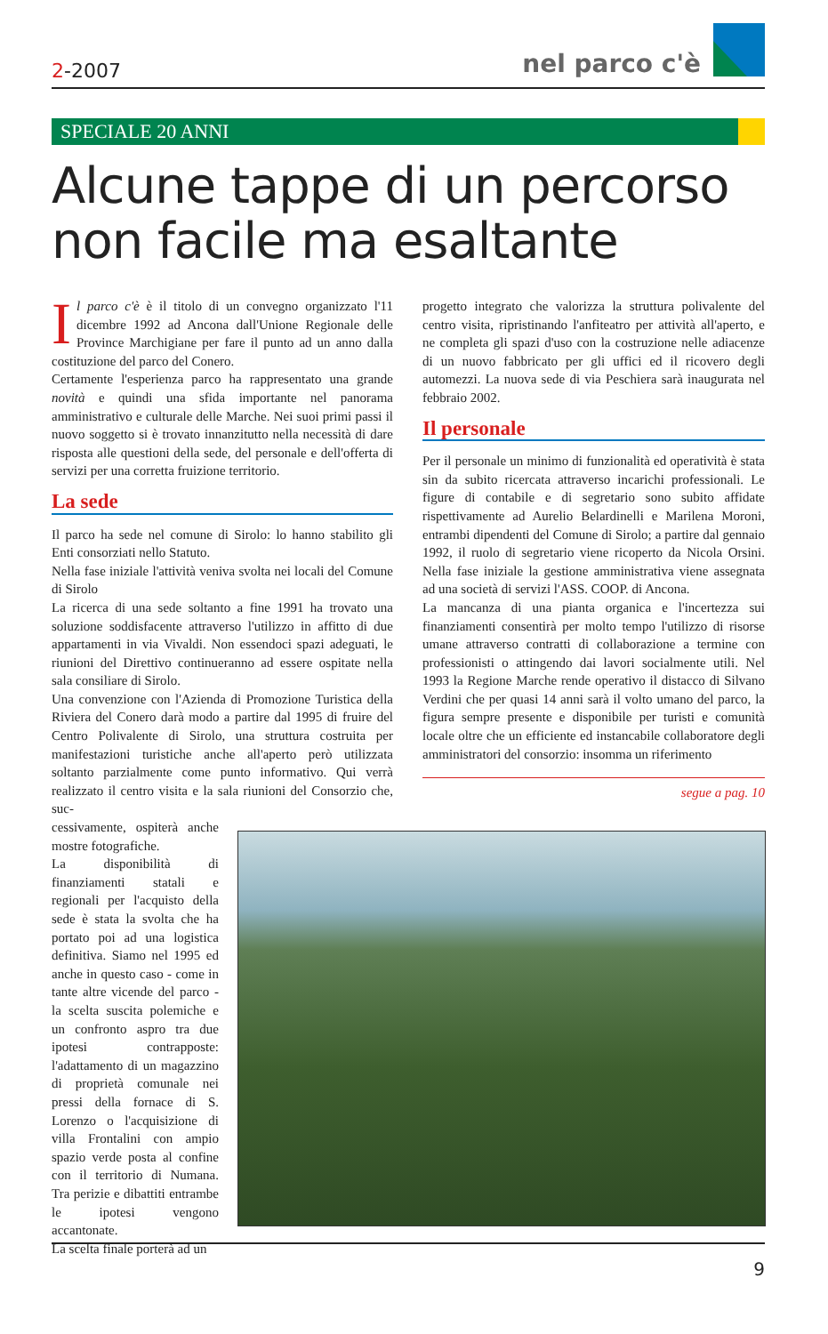2-2007 nel parco c'è
SPECIALE 20 ANNI
Alcune tappe di un percorso non facile ma esaltante
Il parco c'è è il titolo di un convegno organizzato l'11 dicembre 1992 ad Ancona dall'Unione Regionale delle Province Marchigiane per fare il punto ad un anno dalla costituzione del parco del Conero.
Certamente l'esperienza parco ha rappresentato una grande novità e quindi una sfida importante nel panorama amministrativo e culturale delle Marche. Nei suoi primi passi il nuovo soggetto si è trovato innanzitutto nella necessità di dare risposta alle questioni della sede, del personale e dell'offerta di servizi per una corretta fruizione territorio.
La sede
Il parco ha sede nel comune di Sirolo: lo hanno stabilito gli Enti consorziati nello Statuto.
Nella fase iniziale l'attività veniva svolta nei locali del Comune di Sirolo
La ricerca di una sede soltanto a fine 1991 ha trovato una soluzione soddisfacente attraverso l'utilizzo in affitto di due appartamenti in via Vivaldi. Non essendoci spazi adeguati, le riunioni del Direttivo continueranno ad essere ospitate nella sala consiliare di Sirolo.
Una convenzione con l'Azienda di Promozione Turistica della Riviera del Conero darà modo a partire dal 1995 di fruire del Centro Polivalente di Sirolo, una struttura costruita per manifestazioni turistiche anche all'aperto però utilizzata soltanto parzialmente come punto informativo. Qui verrà realizzato il centro visita e la sala riunioni del Consorzio che, suc-
cessivamente, ospiterà anche mostre fotografiche.
La disponibilità di finanziamenti statali e regionali per l'acquisto della sede è stata la svolta che ha portato poi ad una logistica definitiva. Siamo nel 1995 ed anche in questo caso - come in tante altre vicende del parco - la scelta suscita polemiche e un confronto aspro tra due ipotesi contrapposte: l'adattamento di un magazzino di proprietà comunale nei pressi della fornace di S. Lorenzo o l'acquisizione di villa Frontalini con ampio spazio verde posta al confine con il territorio di Numana. Tra perizie e dibattiti entrambe le ipotesi vengono accantonate.
La scelta finale porterà ad un
progetto integrato che valorizza la struttura polivalente del centro visita, ripristinando l'anfiteatro per attività all'aperto, e ne completa gli spazi d'uso con la costruzione nelle adiacenze di un nuovo fabbricato per gli uffici ed il ricovero degli automezzi. La nuova sede di via Peschiera sarà inaugurata nel febbraio 2002.
Il personale
Per il personale un minimo di funzionalità ed operatività è stata sin da subito ricercata attraverso incarichi professionali. Le figure di contabile e di segretario sono subito affidate rispettivamente ad Aurelio Belardinelli e Marilena Moroni, entrambi dipendenti del Comune di Sirolo; a partire dal gennaio 1992, il ruolo di segretario viene ricoperto da Nicola Orsini. Nella fase iniziale la gestione amministrativa viene assegnata ad una società di servizi l'ASS. COOP. di Ancona.
La mancanza di una pianta organica e l'incertezza sui finanziamenti consentirà per molto tempo l'utilizzo di risorse umane attraverso contratti di collaborazione a termine con professionisti o attingendo dai lavori socialmente utili. Nel 1993 la Regione Marche rende operativo il distacco di Silvano Verdini che per quasi 14 anni sarà il volto umano del parco, la figura sempre presente e disponibile per turisti e comunità locale oltre che un efficiente ed instancabile collaboratore degli amministratori del consorzio: insomma un riferimento
segue a pag. 10
9